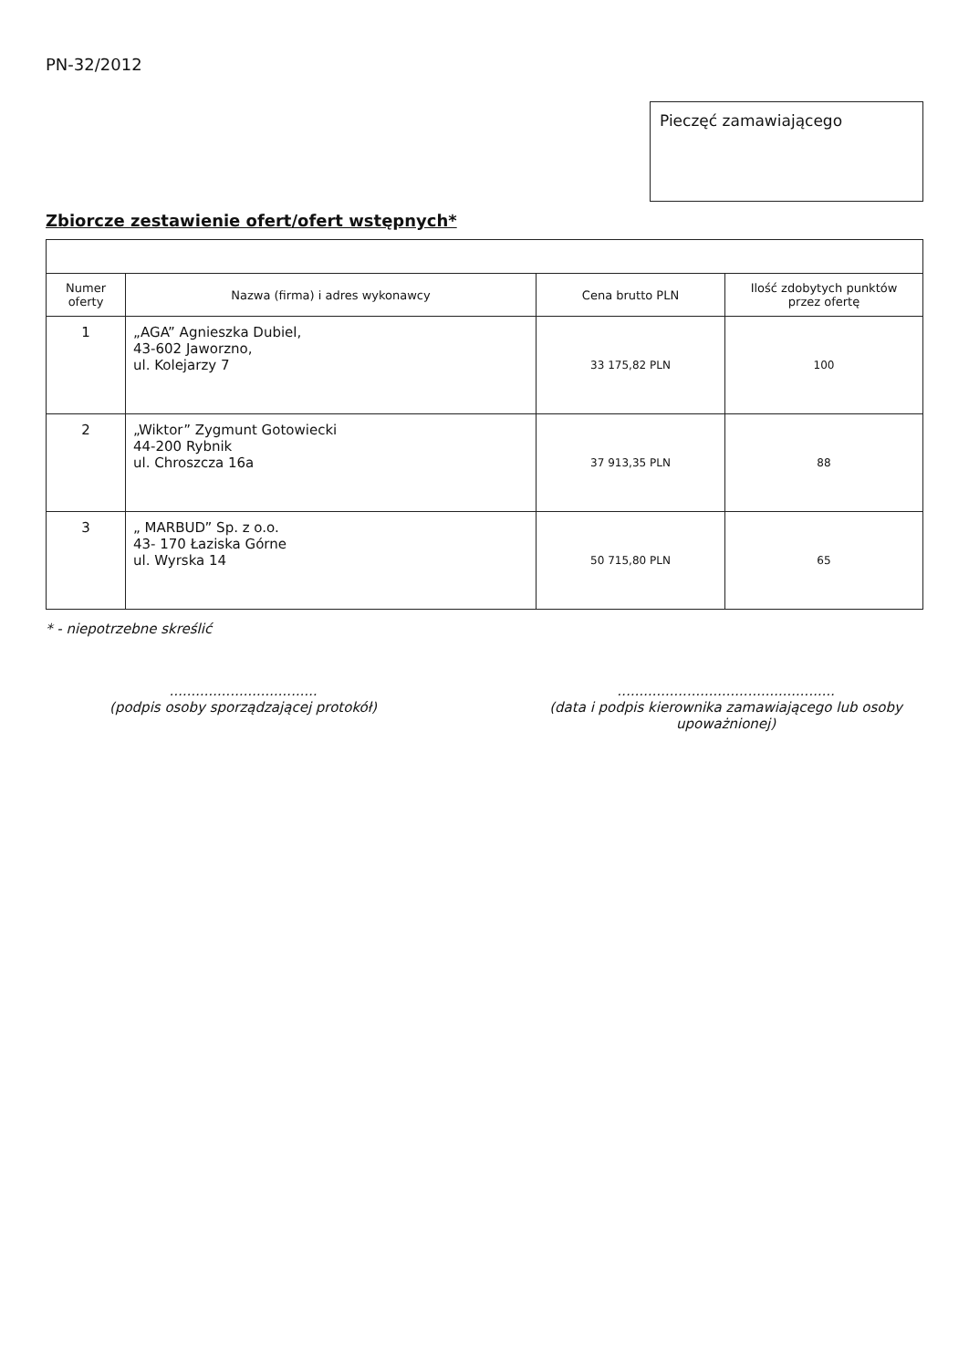PN-32/2012
Pieczęć zamawiającego
Zbiorcze zestawienie ofert/ofert wstępnych*
| Numer oferty | Nazwa (firma) i adres wykonawcy | Cena brutto PLN | Ilość zdobytych punktów przez ofertę |
| --- | --- | --- | --- |
| 1 | „AGA” Agnieszka Dubiel, 43-602 Jaworzno, ul. Kolejarzy 7 | 33 175,82 PLN | 100 |
| 2 | „Wiktor” Zygmunt Gotowiecki 44-200 Rybnik ul. Chroszcza 16a | 37 913,35 PLN | 88 |
| 3 | „ MARBUD” Sp. z o.o. 43- 170 Łaziska Górne ul. Wyrska 14 | 50 715,80 PLN | 65 |
* - niepotrzebne skreślić
..................................
(podpis osoby sporządzającej protokół)
..................................................
(data i podpis kierownika zamawiającego lub osoby upoważnionej)